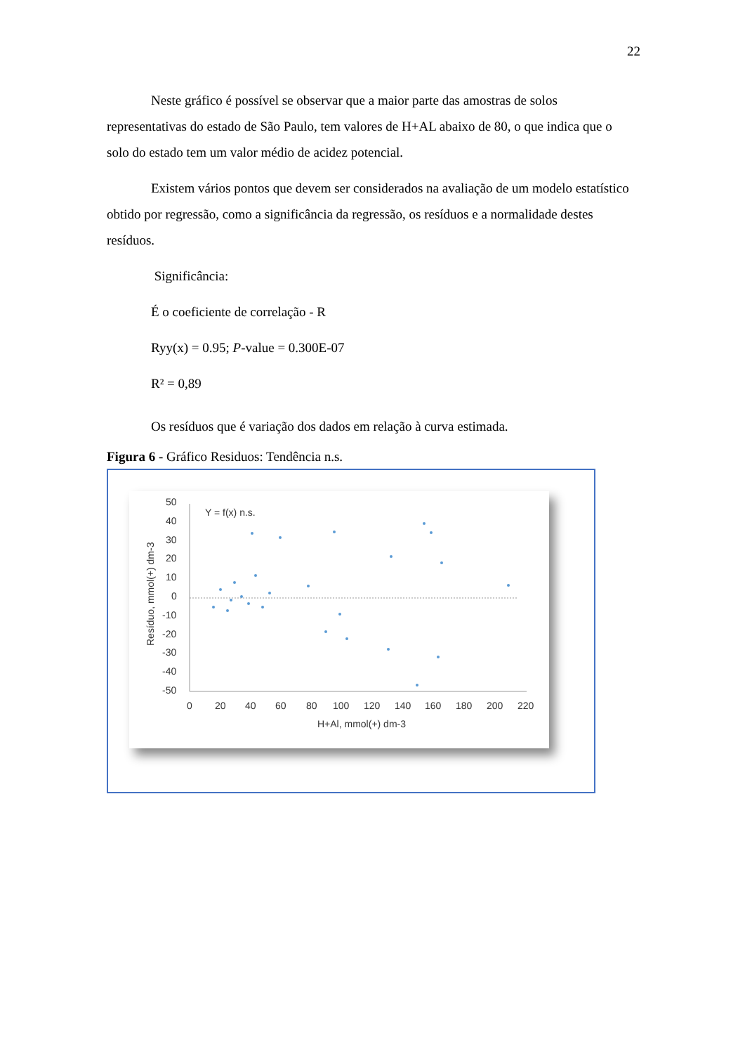22
Neste gráfico é possível se observar que a maior parte das amostras de solos representativas do estado de São Paulo, tem valores de H+AL abaixo de 80, o que indica que o solo do estado tem um valor médio de acidez potencial.
Existem vários pontos que devem ser considerados na avaliação de um modelo estatístico obtido por regressão, como a significância da regressão, os resíduos e a normalidade destes resíduos.
Significância:
É o coeficiente de correlação - R
Ryy(x) = 0.95; P-value = 0.300E-07
R² = 0,89
Os resíduos que é variação dos dados em relação à curva estimada.
Figura 6 - Gráfico Residuos: Tendência n.s.
50
40
30
20
10
0
-10
-20
-30
-40
-50
0
20
40
60
80
100
120
140
160
180
200
220
H+Al, mmol(+) dm-3
Y = f(x) n.s.
Resíduo, mmol(+) dm-3